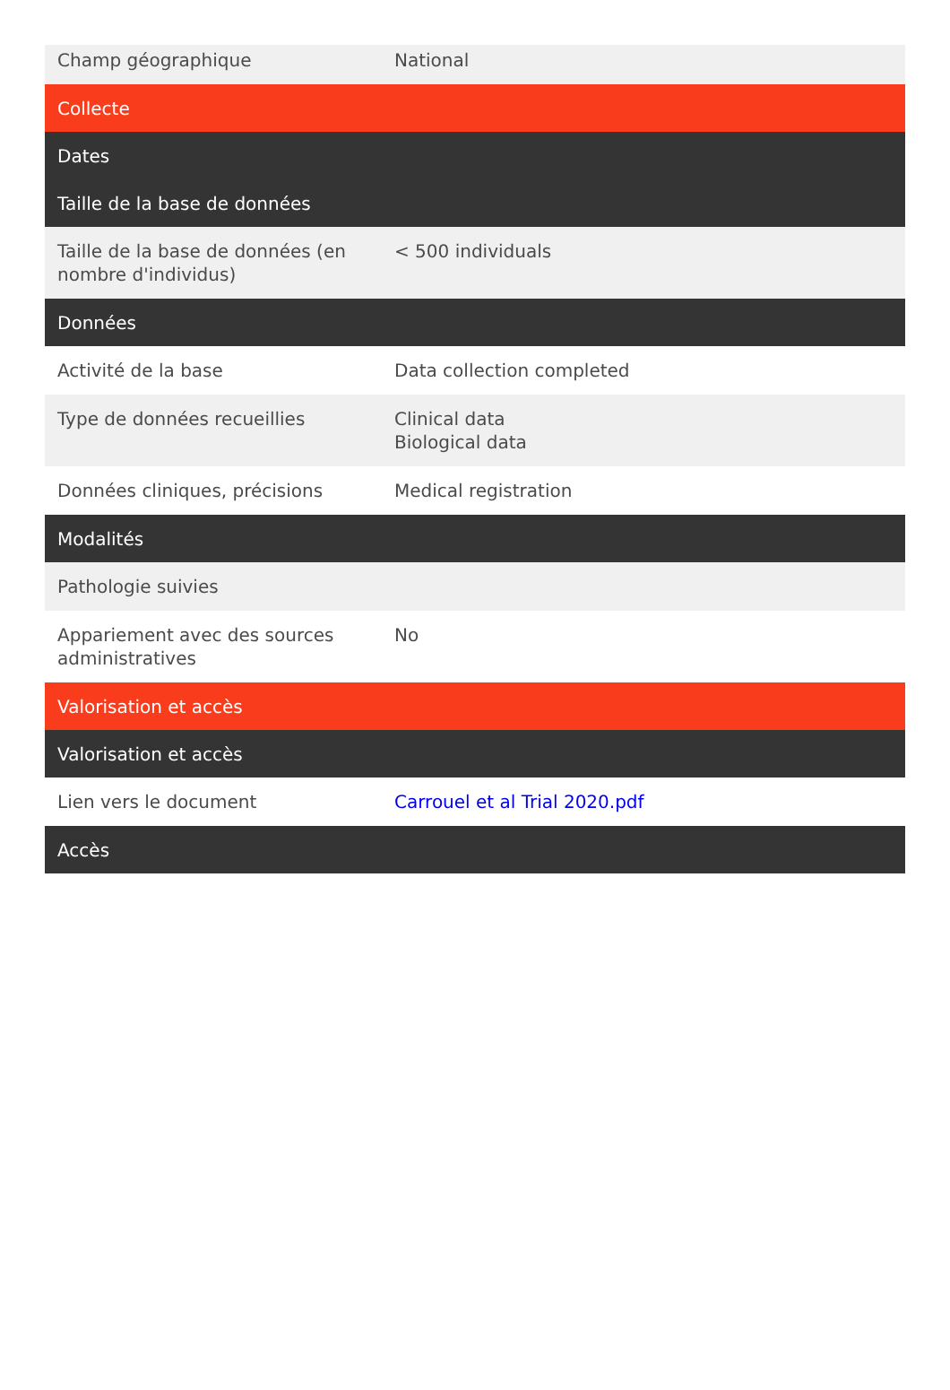| Champ géographique | National |
| Collecte | |
| Dates | |
| Taille de la base de données | |
| Taille de la base de données (en nombre d'individus) | < 500 individuals |
| Données | |
| Activité de la base | Data collection completed |
| Type de données recueillies | Clinical data Biological data |
| Données cliniques, précisions | Medical registration |
| Modalités | |
| Pathologie suivies | |
| Appariement avec des sources administratives | No |
| Valorisation et accès | |
| Valorisation et accès | |
| Lien vers le document | Carrouel et al Trial 2020.pdf |
| Accès | |